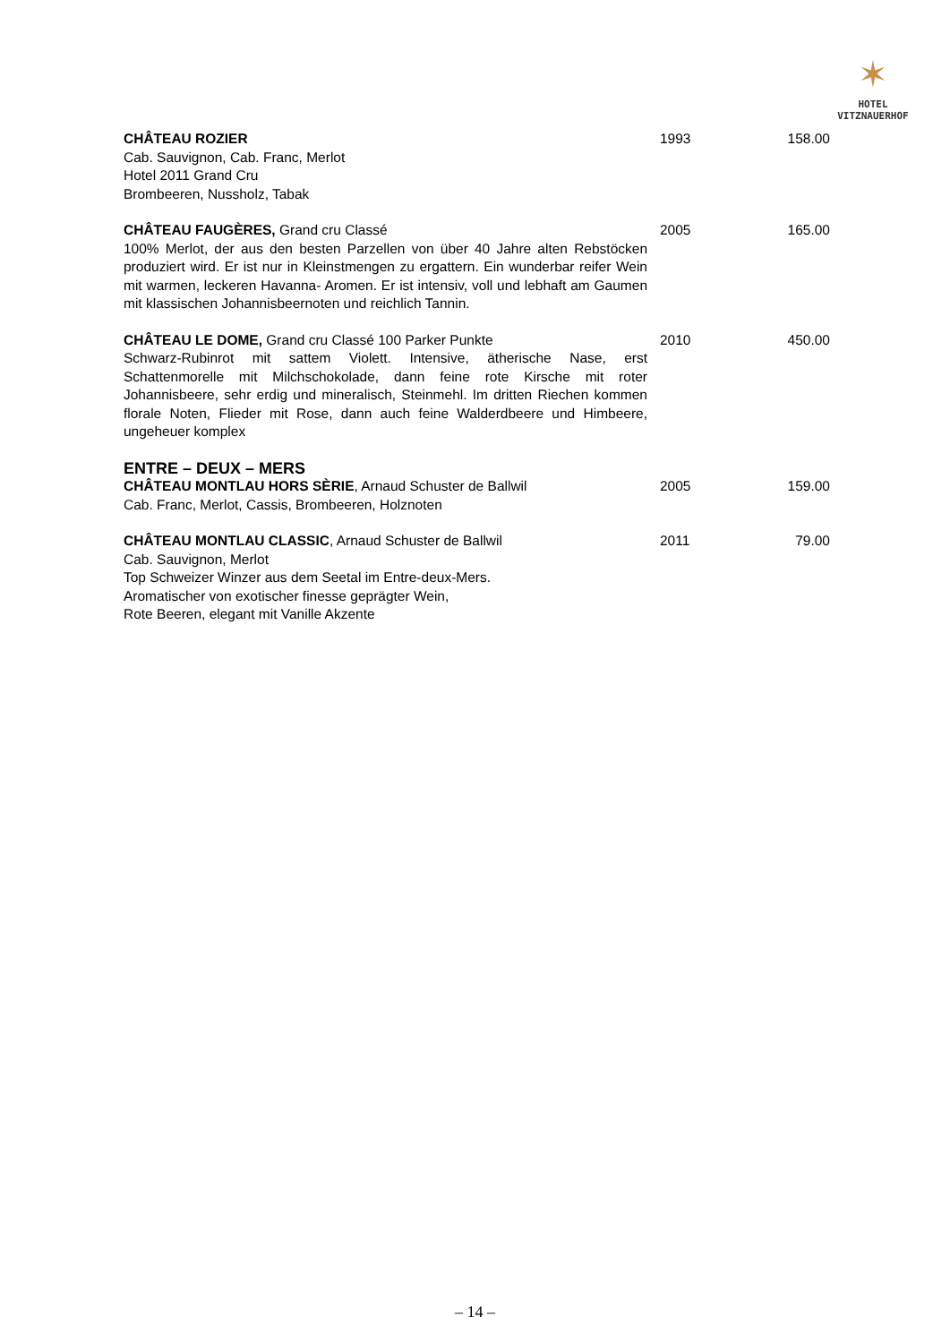✶
HOTEL
VITZNAUERHOF
| CHÂTEAU ROZIER Cab. Sauvignon, Cab. Franc, Merlot Hotel 2011 Grand Cru Brombeeren, Nussholz, Tabak | 1993 | 158.00 |
| CHÂTEAU FAUGÈRES, Grand cru Classé 100% Merlot, der aus den besten Parzellen von über 40 Jahre alten Rebstöcken produziert wird. Er ist nur in Kleinstmengen zu ergattern. Ein wunderbar reifer Wein mit warmen, leckeren Havanna- Aromen. Er ist intensiv, voll und lebhaft am Gaumen mit klassischen Johannisbeernoten und reichlich Tannin. | 2005 | 165.00 |
| CHÂTEAU LE DOME, Grand cru Classé 100 Parker Punkte Schwarz-Rubinrot mit sattem Violett. Intensive, ätherische Nase, erst Schattenmorelle mit Milchschokolade, dann feine rote Kirsche mit roter Johannisbeere, sehr erdig und mineralisch, Steinmehl. Im dritten Riechen kommen florale Noten, Flieder mit Rose, dann auch feine Walderdbeere und Himbeere, ungeheuer komplex | 2010 | 450.00 |
| ENTRE – DEUX – MERS | | |
| CHÂTEAU MONTLAU HORS SÈRIE , Arnaud Schuster de Ballwil Cab. Franc, Merlot, Cassis, Brombeeren, Holznoten | 2005 | 159.00 |
| CHÂTEAU MONTLAU CLASSIC , Arnaud Schuster de Ballwil Cab. Sauvignon, Merlot Top Schweizer Winzer aus dem Seetal im Entre-deux-Mers. Aromatischer von exotischer finesse geprägter Wein, Rote Beeren, elegant mit Vanille Akzente | 2011 | 79.00 |
– 14 –